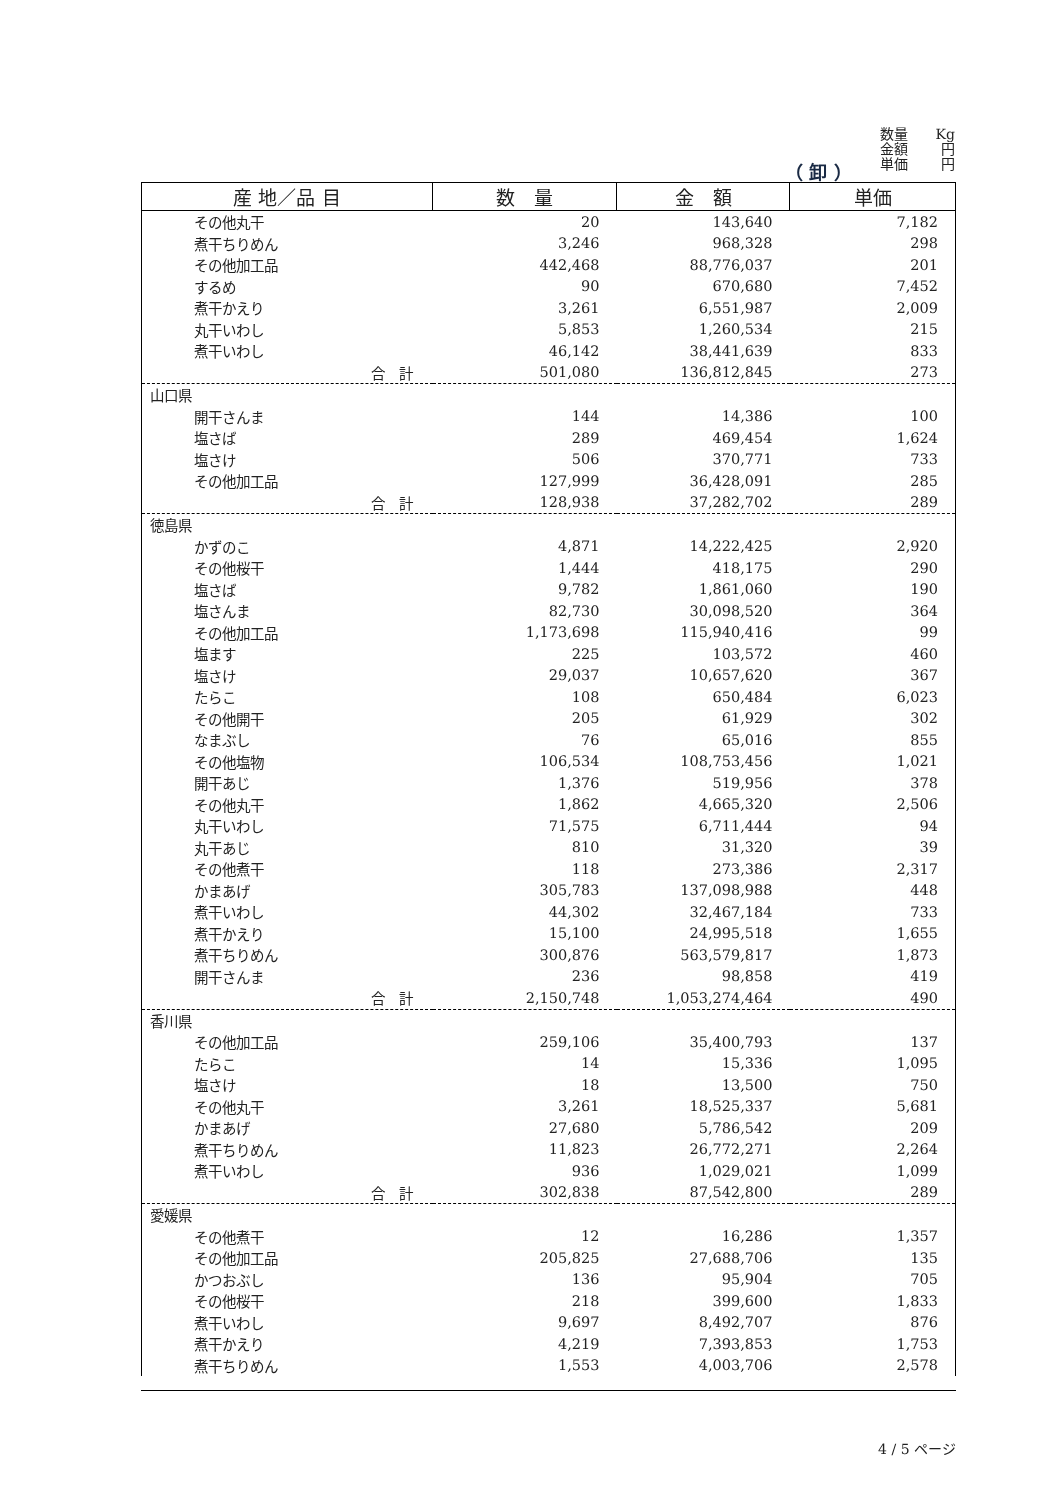数量 Kg
金額 円
単価 円
（ 卸 ）
| 産 地／品 目 | 数 量 | 金 額 | 単価 |
| --- | --- | --- | --- |
| その他丸干 | 20 | 143,640 | 7,182 |
| 煮干ちりめん | 3,246 | 968,328 | 298 |
| その他加工品 | 442,468 | 88,776,037 | 201 |
| するめ | 90 | 670,680 | 7,452 |
| 煮干かえり | 3,261 | 6,551,987 | 2,009 |
| 丸干いわし | 5,853 | 1,260,534 | 215 |
| 煮干いわし | 46,142 | 38,441,639 | 833 |
| 合 計 | 501,080 | 136,812,845 | 273 |
| 山口県 | | | |
| 開干さんま | 144 | 14,386 | 100 |
| 塩さば | 289 | 469,454 | 1,624 |
| 塩さけ | 506 | 370,771 | 733 |
| その他加工品 | 127,999 | 36,428,091 | 285 |
| 合 計 | 128,938 | 37,282,702 | 289 |
| 徳島県 | | | |
| かずのこ | 4,871 | 14,222,425 | 2,920 |
| その他桜干 | 1,444 | 418,175 | 290 |
| 塩さば | 9,782 | 1,861,060 | 190 |
| 塩さんま | 82,730 | 30,098,520 | 364 |
| その他加工品 | 1,173,698 | 115,940,416 | 99 |
| 塩ます | 225 | 103,572 | 460 |
| 塩さけ | 29,037 | 10,657,620 | 367 |
| たらこ | 108 | 650,484 | 6,023 |
| その他開干 | 205 | 61,929 | 302 |
| なまぶし | 76 | 65,016 | 855 |
| その他塩物 | 106,534 | 108,753,456 | 1,021 |
| 開干あじ | 1,376 | 519,956 | 378 |
| その他丸干 | 1,862 | 4,665,320 | 2,506 |
| 丸干いわし | 71,575 | 6,711,444 | 94 |
| 丸干あじ | 810 | 31,320 | 39 |
| その他煮干 | 118 | 273,386 | 2,317 |
| かまあげ | 305,783 | 137,098,988 | 448 |
| 煮干いわし | 44,302 | 32,467,184 | 733 |
| 煮干かえり | 15,100 | 24,995,518 | 1,655 |
| 煮干ちりめん | 300,876 | 563,579,817 | 1,873 |
| 開干さんま | 236 | 98,858 | 419 |
| 合 計 | 2,150,748 | 1,053,274,464 | 490 |
| 香川県 | | | |
| その他加工品 | 259,106 | 35,400,793 | 137 |
| たらこ | 14 | 15,336 | 1,095 |
| 塩さけ | 18 | 13,500 | 750 |
| その他丸干 | 3,261 | 18,525,337 | 5,681 |
| かまあげ | 27,680 | 5,786,542 | 209 |
| 煮干ちりめん | 11,823 | 26,772,271 | 2,264 |
| 煮干いわし | 936 | 1,029,021 | 1,099 |
| 合 計 | 302,838 | 87,542,800 | 289 |
| 愛媛県 | | | |
| その他煮干 | 12 | 16,286 | 1,357 |
| その他加工品 | 205,825 | 27,688,706 | 135 |
| かつおぶし | 136 | 95,904 | 705 |
| その他桜干 | 218 | 399,600 | 1,833 |
| 煮干いわし | 9,697 | 8,492,707 | 876 |
| 煮干かえり | 4,219 | 7,393,853 | 1,753 |
| 煮干ちりめん | 1,553 | 4,003,706 | 2,578 |
4 / 5 ページ